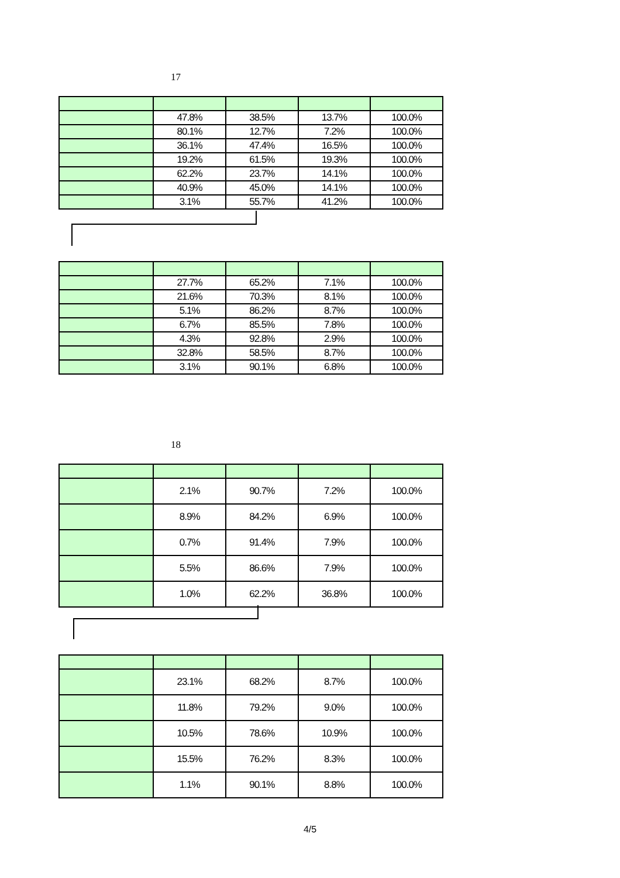17
| | 47.8% | 38.5% | 13.7% | 100.0% |
| | 80.1% | 12.7% | 7.2% | 100.0% |
| | 36.1% | 47.4% | 16.5% | 100.0% |
| | 19.2% | 61.5% | 19.3% | 100.0% |
| | 62.2% | 23.7% | 14.1% | 100.0% |
| | 40.9% | 45.0% | 14.1% | 100.0% |
| | 3.1% | 55.7% | 41.2% | 100.0% |
| | 27.7% | 65.2% | 7.1% | 100.0% |
| | 21.6% | 70.3% | 8.1% | 100.0% |
| | 5.1% | 86.2% | 8.7% | 100.0% |
| | 6.7% | 85.5% | 7.8% | 100.0% |
| | 4.3% | 92.8% | 2.9% | 100.0% |
| | 32.8% | 58.5% | 8.7% | 100.0% |
| | 3.1% | 90.1% | 6.8% | 100.0% |
18
| | 2.1% | 90.7% | 7.2% | 100.0% |
| | 8.9% | 84.2% | 6.9% | 100.0% |
| | 0.7% | 91.4% | 7.9% | 100.0% |
| | 5.5% | 86.6% | 7.9% | 100.0% |
| | 1.0% | 62.2% | 36.8% | 100.0% |
| | 23.1% | 68.2% | 8.7% | 100.0% |
| | 11.8% | 79.2% | 9.0% | 100.0% |
| | 10.5% | 78.6% | 10.9% | 100.0% |
| | 15.5% | 76.2% | 8.3% | 100.0% |
| | 1.1% | 90.1% | 8.8% | 100.0% |
4/5